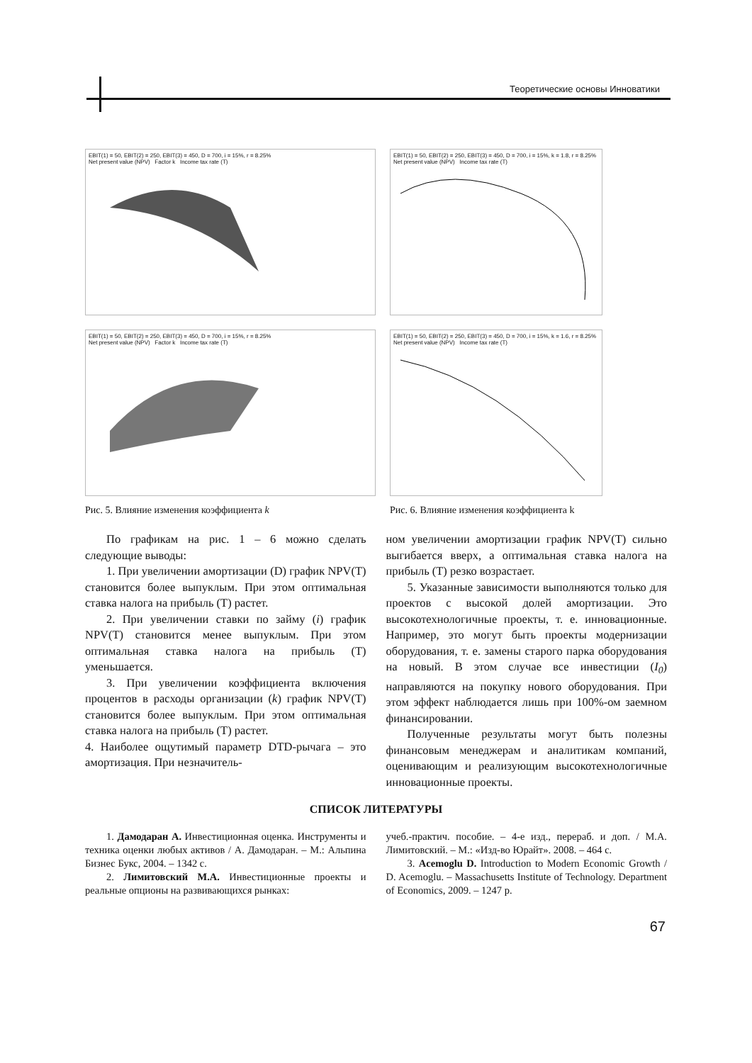Теоретические основы Инноватики
EBIT(1) = 50, EBIT(2) = 250, EBIT(3) = 450, D = 700, i = 15%, r = 8.25%
Net present value (NPV) Factor k Income tax rate (T)
EBIT(1) = 50, EBIT(2) = 250, EBIT(3) = 450, D = 700, i = 15%, r = 8.25%
Net present value (NPV) Factor k Income tax rate (T)
Рис. 5. Влияние изменения коэффициента k
EBIT(1) = 50, EBIT(2) = 250, EBIT(3) = 450, D = 700, i = 15%, k = 1.8, r = 8.25%
Net present value (NPV) Income tax rate (T)
EBIT(1) = 50, EBIT(2) = 250, EBIT(3) = 450, D = 700, i = 15%, k = 1.6, r = 8.25%
Net present value (NPV) Income tax rate (T)
Рис. 6. Влияние изменения коэффициента k
По графикам на рис. 1 – 6 можно сделать следующие выводы:
1. При увеличении амортизации (D) график NPV(T) становится более выпуклым. При этом оптимальная ставка налога на прибыль (T) растет.
2. При увеличении ставки по займу (i) график NPV(T) становится менее выпуклым. При этом оптимальная ставка налога на прибыль (T) уменьшается.
3. При увеличении коэффициента включения процентов в расходы организации (k) график NPV(T) становится более выпуклым. При этом оптимальная ставка налога на прибыль (T) растет.
4. Наиболее ощутимый параметр DTD-рычага – это амортизация. При незначитель-
ном увеличении амортизации график NPV(T) сильно выгибается вверх, а оптимальная ставка налога на прибыль (T) резко возрастает.
5. Указанные зависимости выполняются только для проектов с высокой долей амортизации. Это высокотехнологичные проекты, т. е. инновационные. Например, это могут быть проекты модернизации оборудования, т. е. замены старого парка оборудования на новый. В этом случае все инвестиции (I<sub>0</sub>) направляются на покупку нового оборудования. При этом эффект наблюдается лишь при 100%-ом заемном финансировании.
Полученные результаты могут быть полезны финансовым менеджерам и аналитикам компаний, оценивающим и реализующим высокотехнологичные инновационные проекты.
СПИСОК ЛИТЕРАТУРЫ
1. Дамодаран А. Инвестиционная оценка. Инструменты и техника оценки любых активов / А. Дамодаран. – М.: Альпина Бизнес Букс, 2004. – 1342 с.
2. Лимитовский М.А. Инвестиционные проекты и реальные опционы на развивающихся рынках:
учеб.-практич. пособие. – 4-е изд., перераб. и доп. / М.А. Лимитовский. – М.: «Изд-во Юрайт». 2008. – 464 с.
3. Acemoglu D. Introduction to Modern Economic Growth / D. Acemoglu. – Massachusetts Institute of Technology. Department of Economics, 2009. – 1247 p.
67